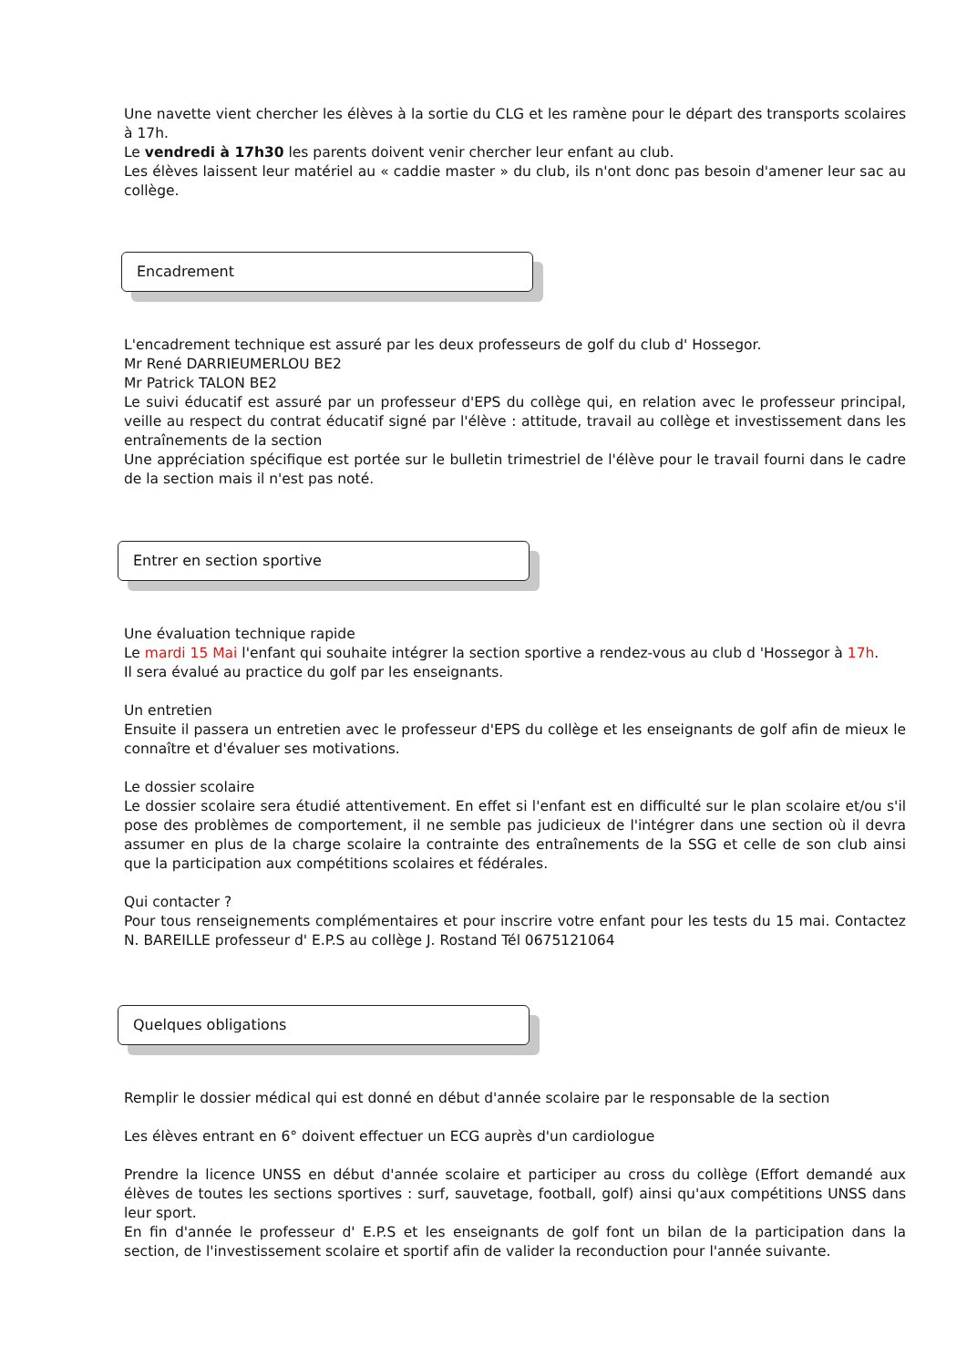Une navette vient chercher les élèves à la sortie du CLG et les ramène pour le départ des transports scolaires à 17h.
Le vendredi à 17h30 les parents doivent venir chercher leur enfant au club.
Les élèves laissent leur matériel au « caddie master » du club, ils n'ont donc pas besoin d'amener leur sac au collège.
Encadrement
L'encadrement technique est assuré par les deux professeurs de golf du club d' Hossegor.
Mr René DARRIEUMERLOU BE2
Mr Patrick TALON BE2
Le suivi éducatif est assuré par un professeur d'EPS du collège qui, en relation avec le professeur principal, veille au respect du contrat éducatif signé par l'élève : attitude, travail au collège et investissement dans les entraînements de la section
Une appréciation spécifique est portée sur le bulletin trimestriel de l'élève pour le travail fourni dans le cadre de la section mais il n'est pas noté.
Entrer en section sportive
Une évaluation technique rapide
Le mardi 15 Mai l'enfant qui souhaite intégrer la section sportive a rendez-vous au club d 'Hossegor à 17h.
Il sera évalué au practice du golf par les enseignants.
Un entretien
Ensuite il passera un entretien avec le professeur d'EPS du collège et les enseignants de golf afin de mieux le connaître et d'évaluer ses motivations.
Le dossier scolaire
Le dossier scolaire sera étudié attentivement. En effet si l'enfant est en difficulté sur le plan scolaire et/ou s'il pose des problèmes de comportement, il ne semble pas judicieux de l'intégrer dans une section où il devra assumer en plus de la charge scolaire la contrainte des entraînements de la SSG et celle de son club ainsi que la participation aux compétitions scolaires et fédérales.
Qui contacter ?
Pour tous renseignements complémentaires et pour inscrire votre enfant pour les tests du 15 mai. Contactez N. BAREILLE professeur d' E.P.S au collège J. Rostand Tél 0675121064
Quelques obligations
Remplir le dossier médical qui est donné en début d'année scolaire par le responsable de la section
Les élèves entrant en 6° doivent effectuer un ECG auprès d'un cardiologue
Prendre la licence UNSS en début d'année scolaire et participer au cross du collège (Effort demandé aux élèves de toutes les sections sportives : surf, sauvetage, football, golf) ainsi qu'aux compétitions UNSS dans leur sport.
En fin d'année le professeur d' E.P.S et les enseignants de golf font un bilan de la participation dans la section, de l'investissement scolaire et sportif afin de valider la reconduction pour l'année suivante.